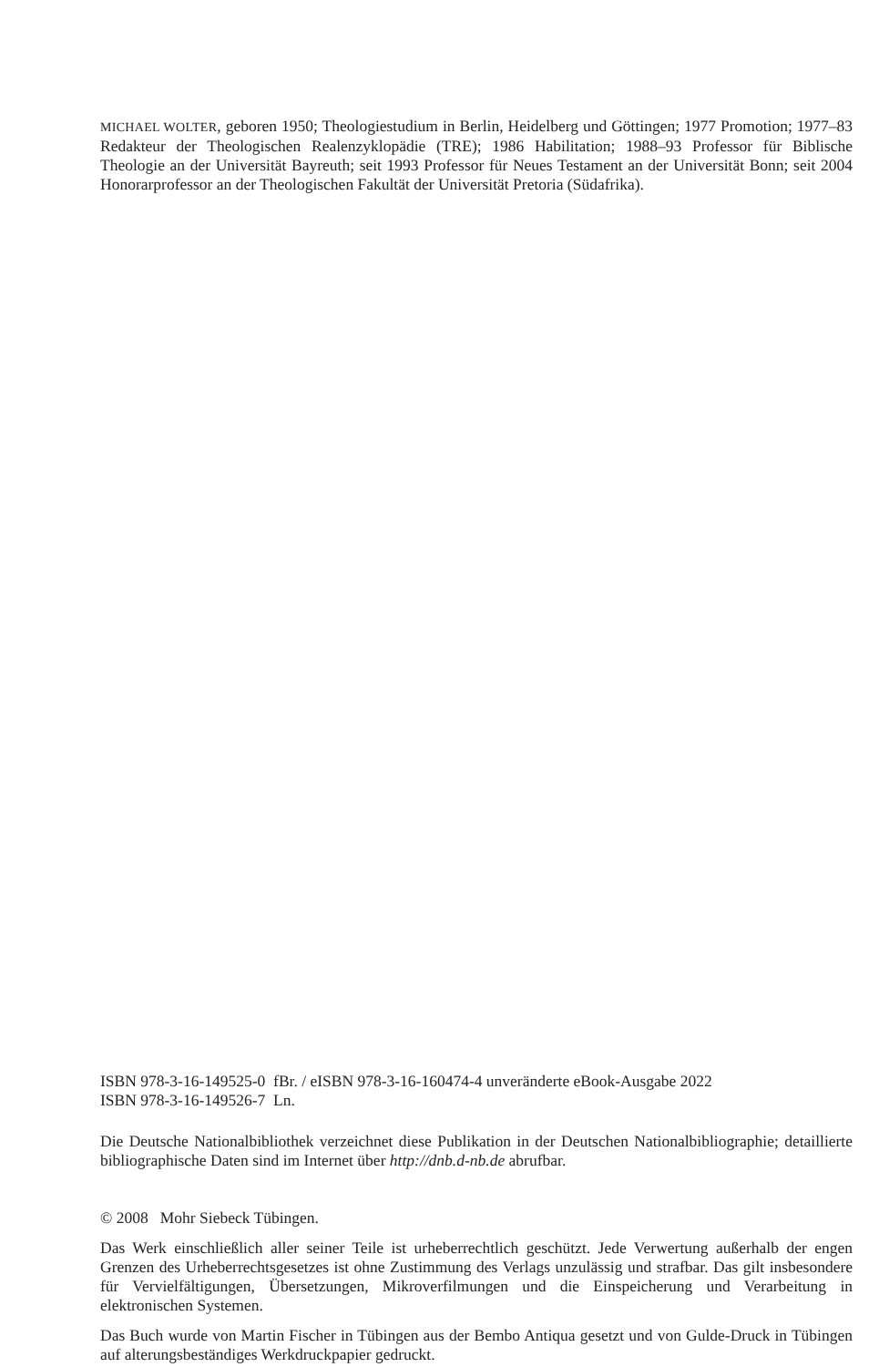MICHAEL WOLTER, geboren 1950; Theologiestudium in Berlin, Heidelberg und Göttingen; 1977 Promotion; 1977–83 Redakteur der Theologischen Realenzyklopädie (TRE); 1986 Habilitation; 1988–93 Professor für Biblische Theologie an der Universität Bayreuth; seit 1993 Professor für Neues Testament an der Universität Bonn; seit 2004 Honorarprofessor an der Theologischen Fakultät der Universität Pretoria (Südafrika).
ISBN 978-3-16-149525-0 fBr. / eISBN 978-3-16-160474-4 unveränderte eBook-Ausgabe 2022
ISBN 978-3-16-149526-7 Ln.
Die Deutsche Nationalbibliothek verzeichnet diese Publikation in der Deutschen Nationalbibliographie; detaillierte bibliographische Daten sind im Internet über http://dnb.d-nb.de abrufbar.
© 2008 Mohr Siebeck Tübingen.
Das Werk einschließlich aller seiner Teile ist urheberrechtlich geschützt. Jede Verwertung außerhalb der engen Grenzen des Urheberrechtsgesetzes ist ohne Zustimmung des Verlags unzulässig und strafbar. Das gilt insbesondere für Vervielfältigungen, Übersetzungen, Mikroverfilmungen und die Einspeicherung und Verarbeitung in elektronischen Systemen.
Das Buch wurde von Martin Fischer in Tübingen aus der Bembo Antiqua gesetzt und von Gulde-Druck in Tübingen auf alterungsbeständiges Werkdruckpapier gedruckt.